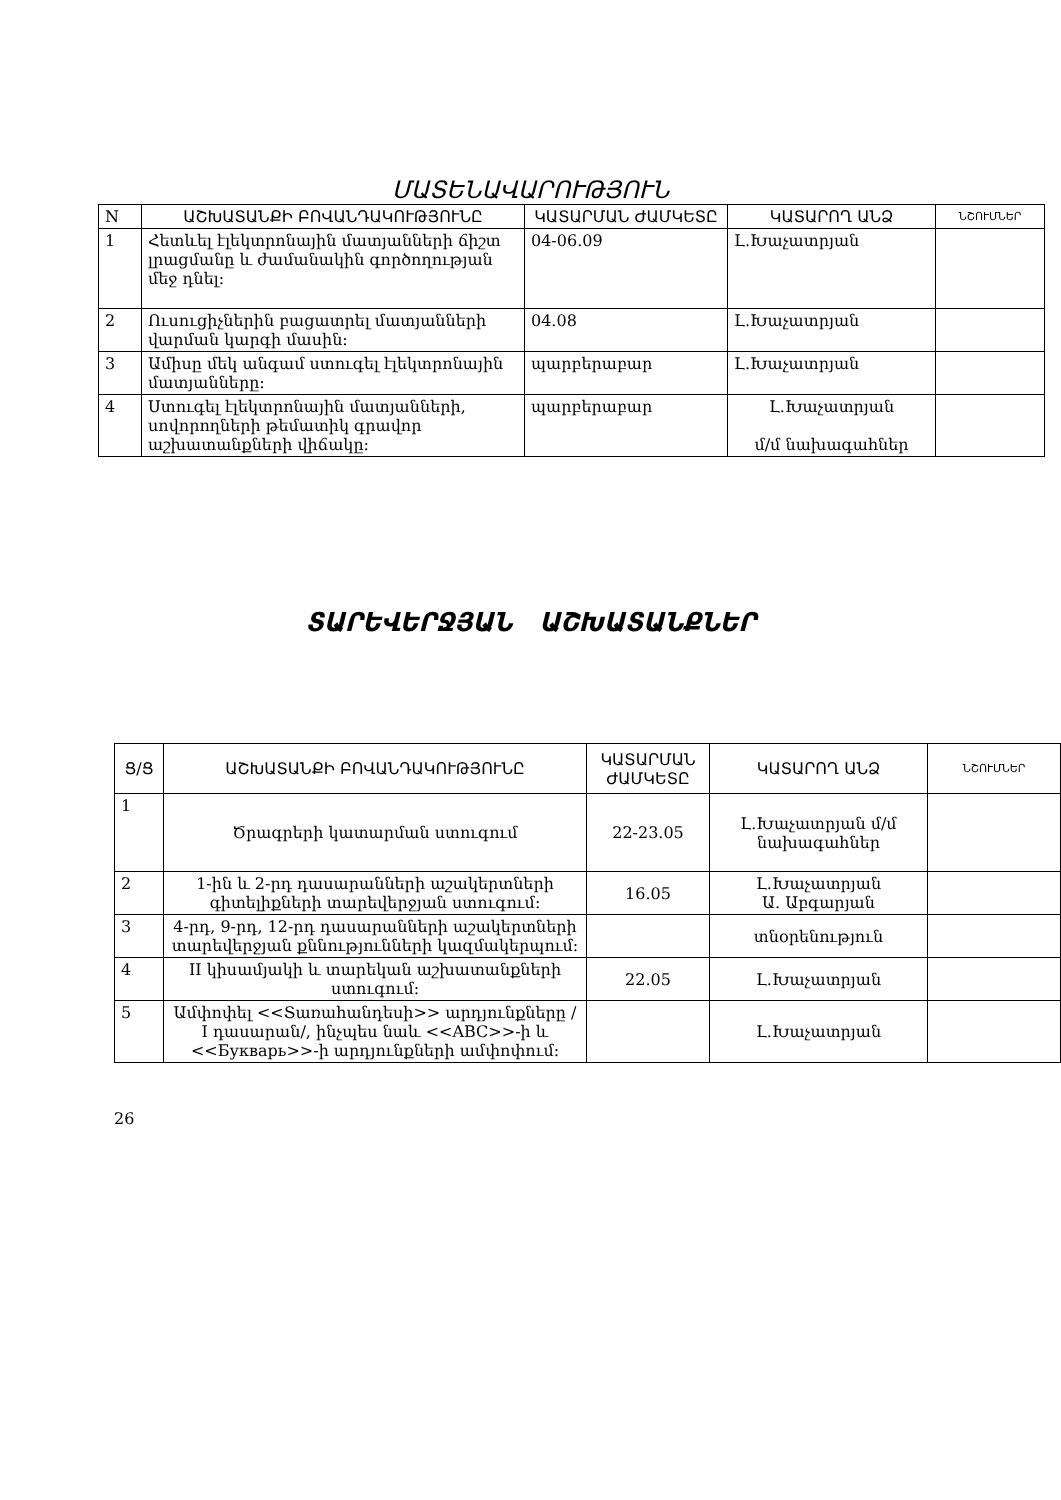ՄԱՏԵՆԱՎԱՐՈՒԹՅՈՒՆ
| N | ԱՇԽԱՏԱՆՔԻ ԲՈՎԱՆԴԱԿՈՒԹՅՈՒՆԸ | ԿԱՏԱՐՄԱՆ ԺԱՄԿԵՏԸ | ԿԱՏԱՐՈՂ ԱՆՁ | ՆՇՈՒՄՆԵՐ |
| --- | --- | --- | --- | --- |
| 1 | Հետևել էլեկտրոնային մատյանների ճիշտ լրացմանը և ժամանակին գործողության մեջ դնել: | 04-06.09 | Լ.Խաչատրյան | |
| 2 | Ուսուցիչներին բացատրել մատյանների վարման կարգի մասին: | 04.08 | Լ.Խաչատրյան | |
| 3 | Ամիսը մեկ անգամ ստուգել էլեկտրոնային մատյանները: | պարբերաբար | Լ.Խաչատրյան | |
| 4 | Ստուգել էլեկտրոնային մատյանների, սովորողների թեմատիկ գրավոր աշխատանքների վիճակը: | պարբերաբար | Լ.Խաչատրյան մ/մ նախագահներ | |
ՏԱՐԵՎԵՐՋՅԱՆ ԱՇԽԱՏԱՆՔՆԵՐ
| Ց/Ց | ԱՇԽԱՏԱՆՔԻ ԲՈՎԱՆԴԱԿՈՒԹՅՈՒՆԸ | ԿԱՏԱՐՄԱՆ ԺԱՄԿԵՏԸ | ԿԱՏԱՐՈՂ ԱՆՁ | ՆՇՈՒՄՆԵՐ |
| --- | --- | --- | --- | --- |
| 1 | Ծրագրերի կատարման ստուգում | 22-23.05 | Լ.Խաչատրյան մ/մ նախագահներ | |
| 2 | 1-ին և 2-րդ դասարանների աշակերտների գիտելիքների տարեվերջյան ստուգում: | 16.05 | Լ.Խաչատրյան Ա. Աբգարյան | |
| 3 | 4-րդ, 9-րդ, 12-րդ դասարանների աշակերտների տարեվերջյան քննությունների կազմակերպում: | | տնօրենություն | |
| 4 | II կիսամյակի և տարեկան աշխատանքների ստուգում: | 22.05 | Լ.Խաչատրյան | |
| 5 | Ամփոփել <<Տառահանդեսի>> արդյունքները / I դասարան/, ինչպես նաև <<ABC>>-ի և <<Букварь>>-ի արդյունքների ամփոփում: | | Լ.Խաչատրյան | |
26